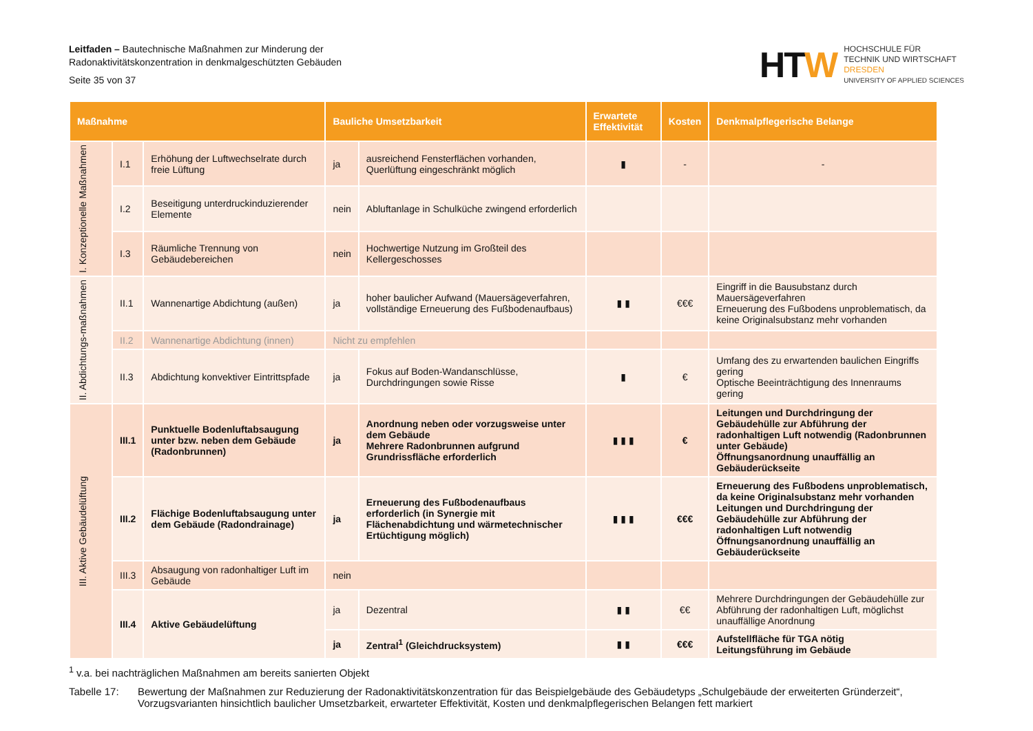Leitfaden – Bautechnische Maßnahmen zur Minderung der
Radonaktivitätskonzentration in denkmalgeschützten Gebäuden
Seite 35 von 37
HTW
HOCHSCHULE FÜR
TECHNIK UND WIRTSCHAFT
DRESDEN
UNIVERSITY OF APPLIED SCIENCES
| Maßnahme | | | Bauliche Umsetzbarkeit | | Erwartete Effektivität | Kosten | Denkmalpflegerische Belange |
| --- | --- | --- | --- | --- | --- | --- | --- |
| I. Konzeptionelle Maßnahmen | I.1 | Erhöhung der Luftwechselrate durch freie Lüftung | ja | ausreichend Fensterflächen vorhanden, Querlüftung eingeschränkt möglich | ▮ | - | - |
| | I.2 | Beseitigung unterdruckinduzierender Elemente | nein | Abluftanlage in Schulküche zwingend erforderlich | | | |
| | I.3 | Räumliche Trennung von Gebäudebereichen | nein | Hochwertige Nutzung im Großteil des Kellergeschosses | | | |
| II. Abdichtungs-maßnahmen | II.1 | Wannenartige Abdichtung (außen) | ja | hoher baulicher Aufwand (Mauersägeverfahren, vollständige Erneuerung des Fußbodenaufbaus) | ▮ ▮ | €€€ | Eingriff in die Bausubstanz durch Mauersägeverfahren Erneuerung des Fußbodens unproblematisch, da keine Originalsubstanz mehr vorhanden |
| | II.2 | Wannenartige Abdichtung (innen) | Nicht zu empfehlen | | | | |
| | II.3 | Abdichtung konvektiver Eintrittspfade | ja | Fokus auf Boden-Wandanschlüsse, Durchdringungen sowie Risse | ▮ | € | Umfang des zu erwartenden baulichen Eingriffs gering Optische Beeinträchtigung des Innenraums gering |
| III. Aktive Gebäudelüftung | III.1 | Punktuelle Bodenluftabsaugung unter bzw. neben dem Gebäude (Radonbrunnen) | ja | Anordnung neben oder vorzugsweise unter dem Gebäude Mehrere Radonbrunnen aufgrund Grundrissfläche erforderlich | ▮ ▮ ▮ | € | Leitungen und Durchdringung der Gebäudehülle zur Abführung der radonhaltigen Luft notwendig (Radonbrunnen unter Gebäude) Öffnungsanordnung unauffällig an Gebäuderückseite |
| | III.2 | Flächige Bodenluftabsaugung unter dem Gebäude (Radondrainage) | ja | Erneuerung des Fußbodenaufbaus erforderlich (in Synergie mit Flächenabdichtung und wärmetechnischer Ertüchtigung möglich) | ▮ ▮ ▮ | €€€ | Erneuerung des Fußbodens unproblematisch, da keine Originalsubstanz mehr vorhanden Leitungen und Durchdringung der Gebäudehülle zur Abführung der radonhaltigen Luft notwendig Öffnungsanordnung unauffällig an Gebäuderückseite |
| | III.3 | Absaugung von radonhaltiger Luft im Gebäude | nein | | | | |
| | III.4 | Aktive Gebäudelüftung | ja | Dezentral | ▮ ▮ | €€ | Mehrere Durchdringungen der Gebäudehülle zur Abführung der radonhaltigen Luft, möglichst unauffällige Anordnung |
| | | | ja | Zentral<sup>1</sup> (Gleichdrucksystem) | ▮ ▮ | €€€ | Aufstellfläche für TGA nötig Leitungsführung im Gebäude |
<sup>1</sup> v.a. bei nachträglichen Maßnahmen am bereits sanierten Objekt
Tabelle 17: Bewertung der Maßnahmen zur Reduzierung der Radonaktivitätskonzentration für das Beispielgebäude des Gebäudetyps „Schulgebäude der erweiterten Gründerzeit“, Vorzugsvarianten hinsichtlich baulicher Umsetzbarkeit, erwarteter Effektivität, Kosten und denkmalpflegerischen Belangen fett markiert